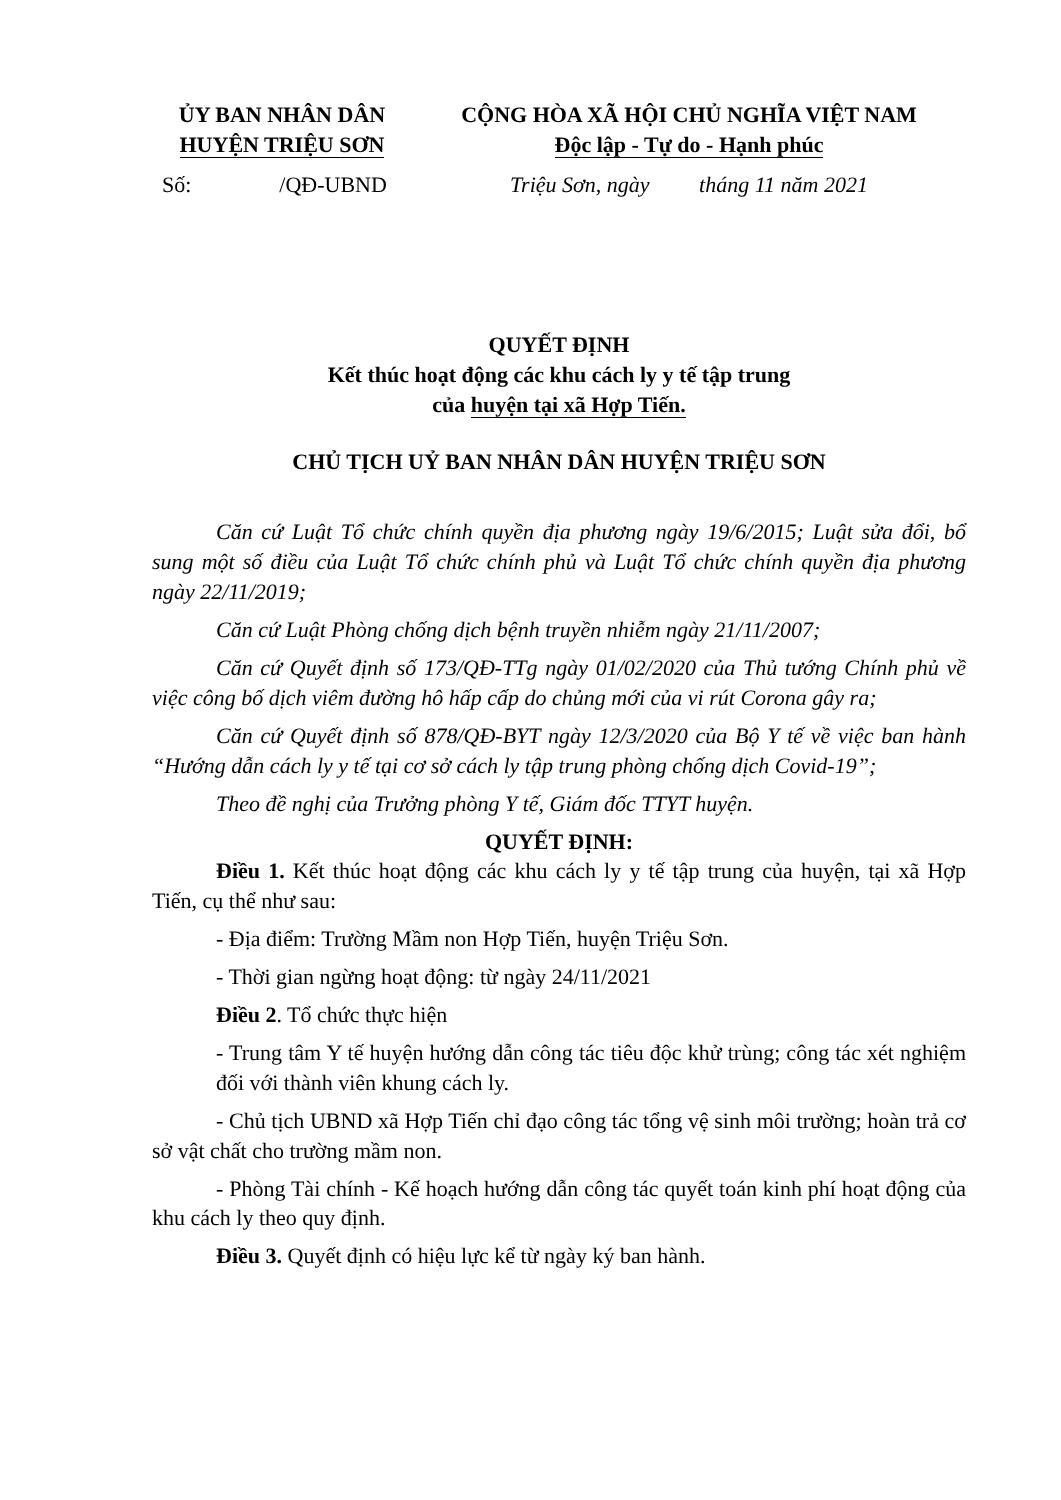ỦY BAN NHÂN DÂN
HUYỆN TRIỆU SƠN
Số: /QĐ-UBND
CỘNG HÒA XÃ HỘI CHỦ NGHĨA VIỆT NAM
Độc lập - Tự do - Hạnh phúc
Triệu Sơn, ngày tháng 11 năm 2021
QUYẾT ĐỊNH
Kết thúc hoạt động các khu cách ly y tế tập trung
của huyện tại xã Hợp Tiến.
CHỦ TỊCH UỶ BAN NHÂN DÂN HUYỆN TRIỆU SƠN
Căn cứ Luật Tổ chức chính quyền địa phương ngày 19/6/2015; Luật sửa đổi, bổ sung một số điều của Luật Tổ chức chính phủ và Luật Tổ chức chính quyền địa phương ngày 22/11/2019;
Căn cứ Luật Phòng chống dịch bệnh truyền nhiễm ngày 21/11/2007;
Căn cứ Quyết định số 173/QĐ-TTg ngày 01/02/2020 của Thủ tướng Chính phủ về việc công bố dịch viêm đường hô hấp cấp do chủng mới của vi rút Corona gây ra;
Căn cứ Quyết định số 878/QĐ-BYT ngày 12/3/2020 của Bộ Y tế về việc ban hành “Hướng dẫn cách ly y tế tại cơ sở cách ly tập trung phòng chống dịch Covid-19”;
Theo đề nghị của Trưởng phòng Y tế, Giám đốc TTYT huyện.
QUYẾT ĐỊNH:
Điều 1. Kết thúc hoạt động các khu cách ly y tế tập trung của huyện, tại xã Hợp Tiến, cụ thể như sau:
- Địa điểm: Trường Mầm non Hợp Tiến, huyện Triệu Sơn.
- Thời gian ngừng hoạt động: từ ngày 24/11/2021
Điều 2. Tổ chức thực hiện
- Trung tâm Y tế huyện hướng dẫn công tác tiêu độc khử trùng; công tác xét nghiệm đối với thành viên khung cách ly.
- Chủ tịch UBND xã Hợp Tiến chỉ đạo công tác tổng vệ sinh môi trường; hoàn trả cơ sở vật chất cho trường mầm non.
- Phòng Tài chính - Kế hoạch hướng dẫn công tác quyết toán kinh phí hoạt động của khu cách ly theo quy định.
Điều 3. Quyết định có hiệu lực kể từ ngày ký ban hành.